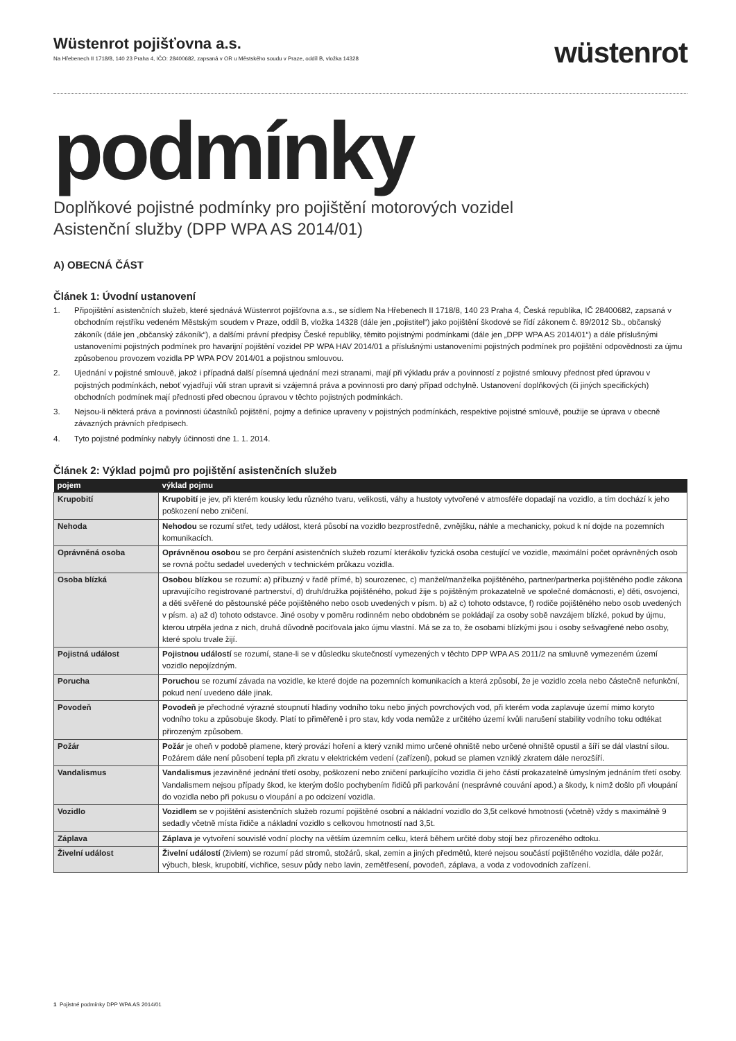Wüstenrot pojišťovna a.s.
Na Hřebenech II 1718/8, 140 23 Praha 4, IČO: 28400682, zapsaná v OR u Městského soudu v Praze, oddíl B, vložka 14328
wüstenrot
podmínky
Doplňkové pojistné podmínky pro pojištění motorových vozidel
Asistenční služby (DPP WPA AS 2014/01)
A) OBECNÁ ČÁST
Článek 1: Úvodní ustanovení
1. Připojištění asistenčních služeb, které sjednává Wüstenrot pojišťovna a.s., se sídlem Na Hřebenech II 1718/8, 140 23 Praha 4, Česká republika, IČ 28400682, zapsaná v obchodním rejstříku vedeném Městským soudem v Praze, oddíl B, vložka 14328 (dále jen „pojistitel“) jako pojištění škodové se řídí zákonem č. 89/2012 Sb., občanský zákoník (dále jen „občanský zákoník“), a dalšími právní předpisy České republiky, těmito pojistnými podmínkami (dále jen „DPP WPA AS 2014/01“) a dále příslušnými ustanoveními pojistných podmínek pro havarijní pojištění vozidel PP WPA HAV 2014/01 a příslušnými ustanoveními pojistných podmínek pro pojištění odpovědnosti za újmu způsobenou provozem vozidla PP WPA POV 2014/01 a pojistnou smlouvou.
2. Ujednání v pojistné smlouvě, jakož i případná další písemná ujednání mezi stranami, mají při výkladu práv a povinností z pojistné smlouvy přednost před úpravou v pojistných podmínkách, neboť vyjadřují vůli stran upravit si vzájemná práva a povinnosti pro daný případ odchylně. Ustanovení doplňkových (či jiných specifických) obchodních podmínek mají přednosti před obecnou úpravou v těchto pojistných podmínkách.
3. Nejsou-li některá práva a povinnosti účastníků pojištění, pojmy a definice upraveny v pojistných podmínkách, respektive pojistné smlouvě, použije se úprava v obecně závazných právních předpisech.
4. Tyto pojistné podmínky nabyly účinnosti dne 1. 1. 2014.
Článek 2: Výklad pojmů pro pojištění asistenčních služeb
| pojem | výklad pojmu |
| --- | --- |
| Krupobití | Krupobití je jev, při kterém kousky ledu různého tvaru, velikosti, váhy a hustoty vytvořené v atmosféře dopadají na vozidlo, a tím dochází k jeho poškození nebo zničení. |
| Nehoda | Nehodou se rozumí střet, tedy událost, která působí na vozidlo bezprostředně, zvnějšku, náhle a mechanicky, pokud k ní dojde na pozemních komunikacích. |
| Oprávněná osoba | Oprávněnou osobou se pro čerpání asistenčních služeb rozumí kterákoliv fyzická osoba cestující ve vozidle, maximální počet oprávněných osob se rovná počtu sedadel uvedených v technickém průkazu vozidla. |
| Osoba blízká | Osobou blízkou se rozumí: a) příbuzný v řadě přímé, b) sourozenec, c) manžel/manželka pojištěného, partner/partnerka pojištěného podle zákona upravujícího registrované partnerství, d) druh/družka pojištěného, pokud žije s pojištěným prokazatelně ve společné domácnosti, e) děti, osvojenci, a děti svěřené do pěstounské péče pojištěného nebo osob uvedených v písm. b) až c) tohoto odstavce, f) rodiče pojištěného nebo osob uvedených v písm. a) až d) tohoto odstavce. Jiné osoby v poměru rodinném nebo obdobném se pokládají za osoby sobě navzájem blízké, pokud by újmu, kterou utrpěla jedna z nich, druhá důvodně pociťovala jako újmu vlastní. Má se za to, že osobami blízkými jsou i osoby sešvagřené nebo osoby, které spolu trvale žijí. |
| Pojistná událost | Pojistnou událostí se rozumí, stane-li se v důsledku skutečností vymezených v těchto DPP WPA AS 2011/2 na smluvně vymezeném území vozidlo nepojízdným. |
| Porucha | Poruchou se rozumí závada na vozidle, ke které dojde na pozemních komunikacích a která způsobí, že je vozidlo zcela nebo částečně nefunkční, pokud není uvedeno dále jinak. |
| Povodeň | Povodeň je přechodné výrazné stoupnutí hladiny vodního toku nebo jiných povrchových vod, při kterém voda zaplavuje území mimo koryto vodního toku a způsobuje škody. Platí to přiměřeně i pro stav, kdy voda nemůže z určitého území kvůli narušení stability vodního toku odtékat přirozeným způsobem. |
| Požár | Požár je oheň v podobě plamene, který provází hoření a který vznikl mimo určené ohniště nebo určené ohniště opustil a šíří se dál vlastní silou. Požárem dále není působení tepla při zkratu v elektrickém vedení (zařízení), pokud se plamen vzniklý zkratem dále nerozšíří. |
| Vandalismus | Vandalismus jezaviněné jednání třetí osoby, poškození nebo zničení parkujícího vozidla či jeho částí prokazatelně úmyslným jednáním třetí osoby. Vandalismem nejsou případy škod, ke kterým došlo pochybením řidičů při parkování (nesprávné couvání apod.) a škody, k nimž došlo při vloupání do vozidla nebo při pokusu o vloupání a po odcizení vozidla. |
| Vozidlo | Vozidlem se v pojištění asistenčních služeb rozumí pojištěné osobní a nákladní vozidlo do 3,5t celkové hmotnosti (včetně) vždy s maximálně 9 sedadly včetně místa řidiče a nákladní vozidlo s celkovou hmotností nad 3,5t. |
| Záplava | Záplava je vytvoření souvislé vodní plochy na větším územním celku, která během určité doby stojí bez přirozeného odtoku. |
| Živelní událost | Živelní událostí (živlem) se rozumí pád stromů, stožárů, skal, zemin a jiných předmětů, které nejsou součástí pojištěného vozidla, dále požár, výbuch, blesk, krupobití, vichřice, sesuv půdy nebo lavin, zemětřesení, povodeň, záplava, a voda z vodovodních zařízení. |
1 Pojistné podmínky DPP WPA AS 2014/01